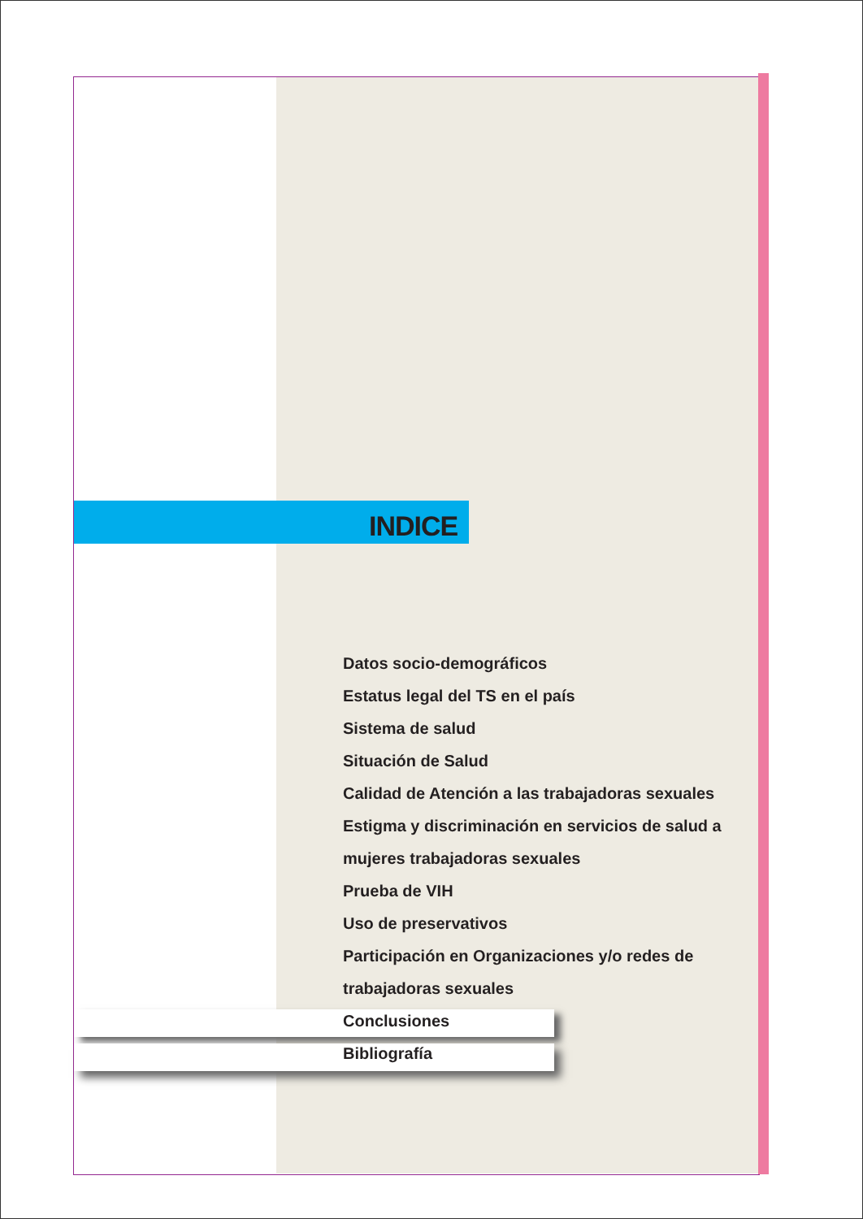INDICE
Datos socio-demográficos
Estatus legal del TS en el país
Sistema de salud
Situación de Salud
Calidad de Atención a las trabajadoras sexuales
Estigma y discriminación en servicios de salud a
mujeres trabajadoras sexuales
Prueba de VIH
Uso de preservativos
Participación en Organizaciones y/o redes de
trabajadoras sexuales
Conclusiones
Bibliografía